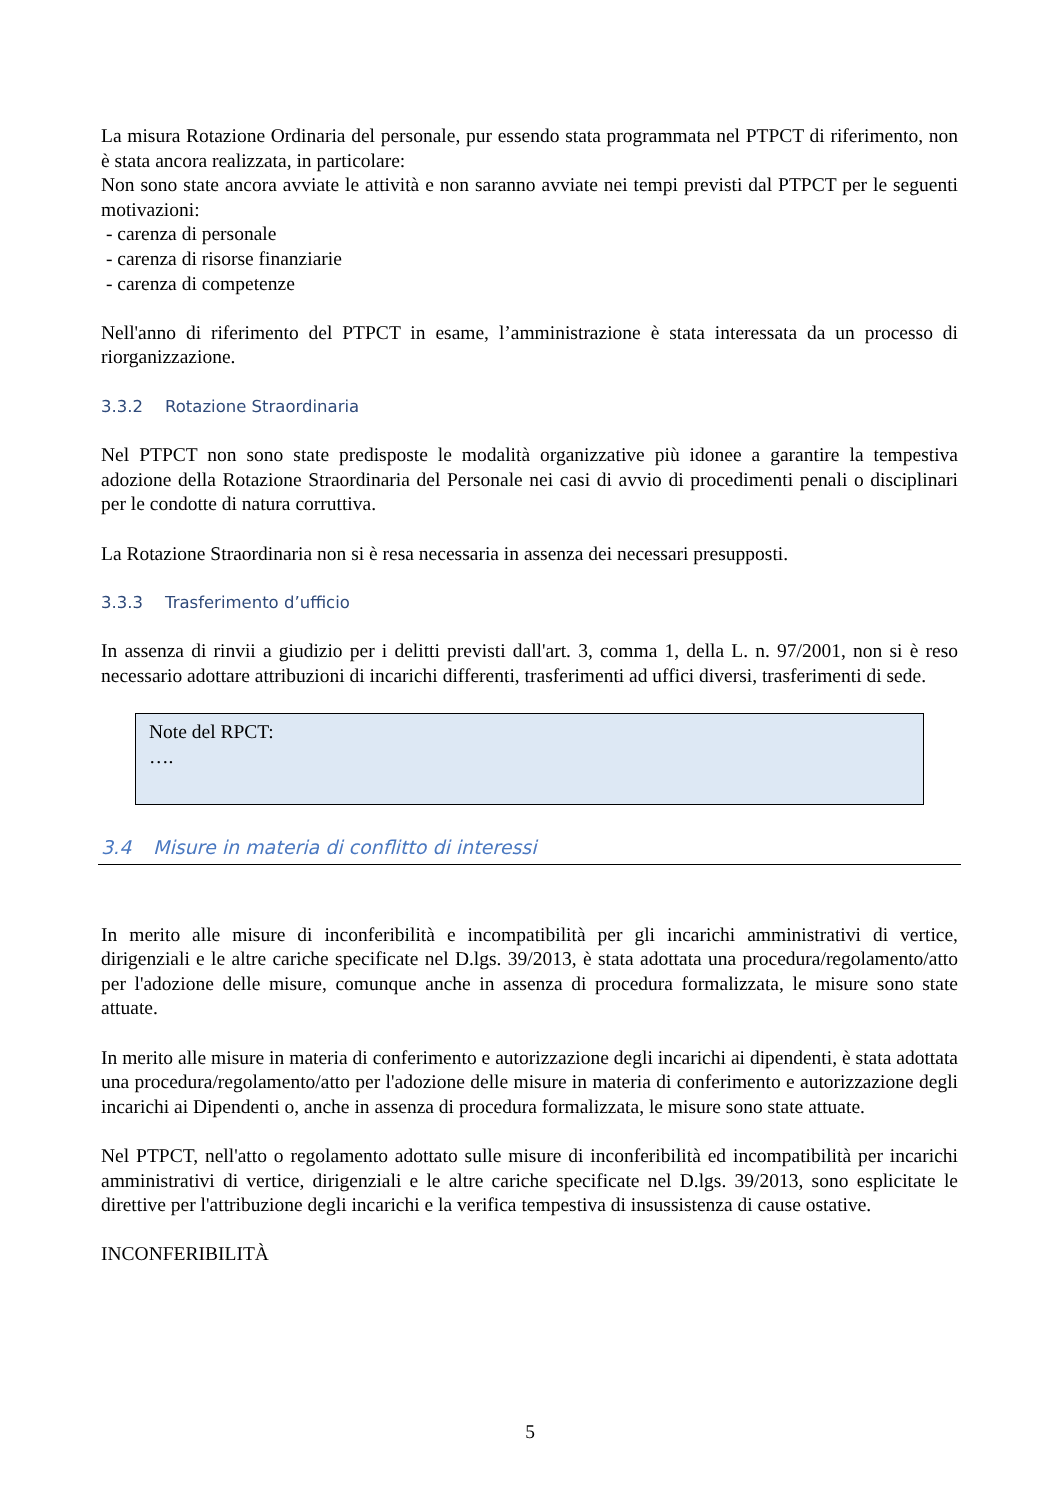La misura Rotazione Ordinaria del personale, pur essendo stata programmata nel PTPCT di riferimento, non è stata ancora realizzata, in particolare:
Non sono state ancora avviate le attività e non saranno avviate nei tempi previsti dal PTPCT per le seguenti motivazioni:
- carenza di personale
- carenza di risorse finanziarie
- carenza di competenze
Nell'anno di riferimento del PTPCT in esame, l’amministrazione è stata interessata da un processo di riorganizzazione.
3.3.2 Rotazione Straordinaria
Nel PTPCT non sono state predisposte le modalità organizzative più idonee a garantire la tempestiva adozione della Rotazione Straordinaria del Personale nei casi di avvio di procedimenti penali o disciplinari per le condotte di natura corruttiva.
La Rotazione Straordinaria non si è resa necessaria in assenza dei necessari presupposti.
3.3.3 Trasferimento d’ufficio
In assenza di rinvii a giudizio per i delitti previsti dall'art. 3, comma 1, della L. n. 97/2001, non si è reso necessario adottare attribuzioni di incarichi differenti, trasferimenti ad uffici diversi, trasferimenti di sede.
Note del RPCT:
….
3.4 Misure in materia di conflitto di interessi
In merito alle misure di inconferibilità e incompatibilità per gli incarichi amministrativi di vertice, dirigenziali e le altre cariche specificate nel D.lgs. 39/2013, è stata adottata una procedura/regolamento/atto per l'adozione delle misure, comunque anche in assenza di procedura formalizzata, le misure sono state attuate.
In merito alle misure in materia di conferimento e autorizzazione degli incarichi ai dipendenti, è stata adottata una procedura/regolamento/atto per l'adozione delle misure in materia di conferimento e autorizzazione degli incarichi ai Dipendenti o, anche in assenza di procedura formalizzata, le misure sono state attuate.
Nel PTPCT, nell'atto o regolamento adottato sulle misure di inconferibilità ed incompatibilità per incarichi amministrativi di vertice, dirigenziali e le altre cariche specificate nel D.lgs. 39/2013, sono esplicitate le direttive per l'attribuzione degli incarichi e la verifica tempestiva di insussistenza di cause ostative.
INCONFERIBILITÀ
5